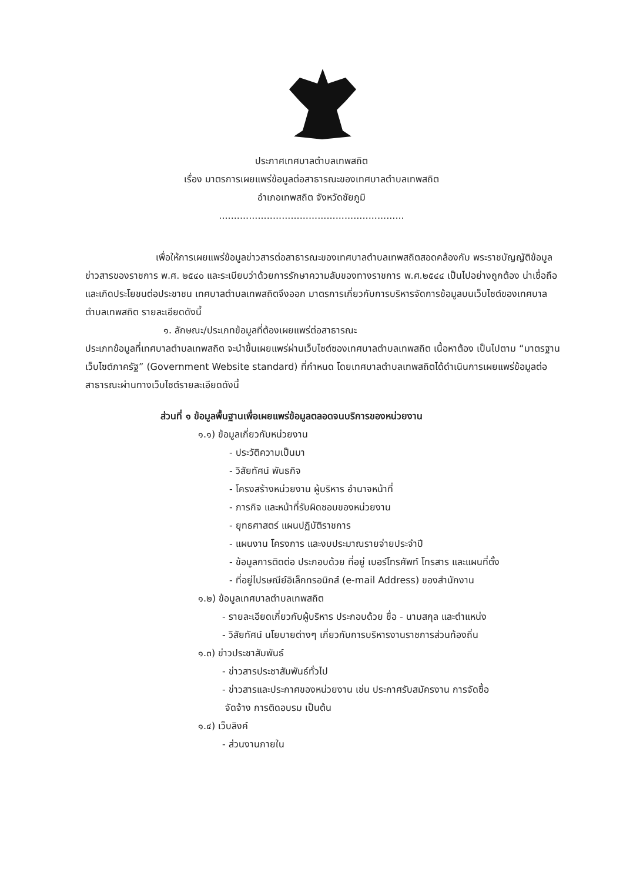ประกาศเทศบาลตำบลเทพสถิต
เรื่อง มาตรการเผยแพร่ข้อมูลต่อสาธารณะของเทศบาลตำบลเทพสถิต
อำเภอเทพสถิต จังหวัดชัยภูมิ
..............................................................
เพื่อให้การเผยแพร่ข้อมูลข่าวสารต่อสาธารณะของเทศบาลตำบลเทพสถิตสอดคล้องกับ พระราชบัญญัติข้อมูลข่าวสารของราชการ พ.ศ. ๒๕๔๐ และระเบียบว่าด้วยการรักษาความลับของทางราชการ พ.ศ.๒๕๔๔ เป็นไปอย่างถูกต้อง น่าเชื่อถือและเกิดประโยชนต่อประชาชน เทศบาลตำบลเทพสถิตจึงออก มาตรการเกี่ยวกับการบริหารจัดการข้อมูลบนเว็บไซต์ของเทศบาลตำบลเทพสถิต รายละเอียดดังนี้
๑. ลักษณะ/ประเภทข้อมูลที่ต้องเผยแพร่ต่อสาธารณะ
ประเภทข้อมูลที่เทศบาลตำบลเทพสถิต จะนำขึ้นเผยแพร่ผ่านเว็บไซต์ซองเทศบาลตำบลเทพสถิต เนื้อหาต้อง เป็นไปตาม “มาตรฐานเว็บไซต์ภาครัฐ” (Government Website standard) ที่กำหนด โดยเทศบาลตำบลเทพสถิตได้ดำเนินการเผยแพร่ข้อมูลต่อสาธารณะผ่านทางเว็บไซต์รายละเอียดดังนี้
ส่วนที่ ๑ ข้อมูลพื้นฐานเพื่อเผยแพร่ข้อมูลตลอดจนบริการของหน่วยงาน
๑.๑) ข้อมูลเกี่ยวกับหน่วยงาน
- ประวัติความเป็นมา
- วิสัยทัศน์ พันธกิจ
- โครงสร้างหน่วยงาน ผู้บริหาร อำนาจหน้าที่
- ภารกิจ และหน้าที่รับผิดชอบของหน่วยงาน
- ยุทธศาสตร์ แผนปฏิบัติราชการ
- แผนงาน โครงการ และงบประมาณรายจ่ายประจำปี
- ข้อมูลการติดต่อ ประกอบด้วย ที่อยู่ เบอร์โทรศัพท์ โทรสาร และแผนที่ตั้ง
- ที่อยู่ไปรษณีย์อิเล็กทรอนิกส์ (e-mail Address) ของสำนักงาน
๑.๒) ข้อมูลเทศบาลตำบลเทพสถิต
- รายละเอียดเกี่ยวกับผู้บริหาร ประกอบด้วย ชื่อ - นามสกุล และตำแหน่ง
- วิสัยทัศน์ นโยบายต่างๆ เกี่ยวกับการบริหารงานราชการส่วนท้องถิ่น
๑.๓) ข่าวประชาสัมพันธ์
- ข่าวสารประชาสัมพันธ์ทั่วไป
- ข่าวสารและประกาศของหน่วยงาน เช่น ประกาศรับสมัครงาน การจัดซื้อ
จัดจ้าง การติดอบรม เป็นต้น
๑.๔) เว็บลิงค์
- ส่วนงานภายใน